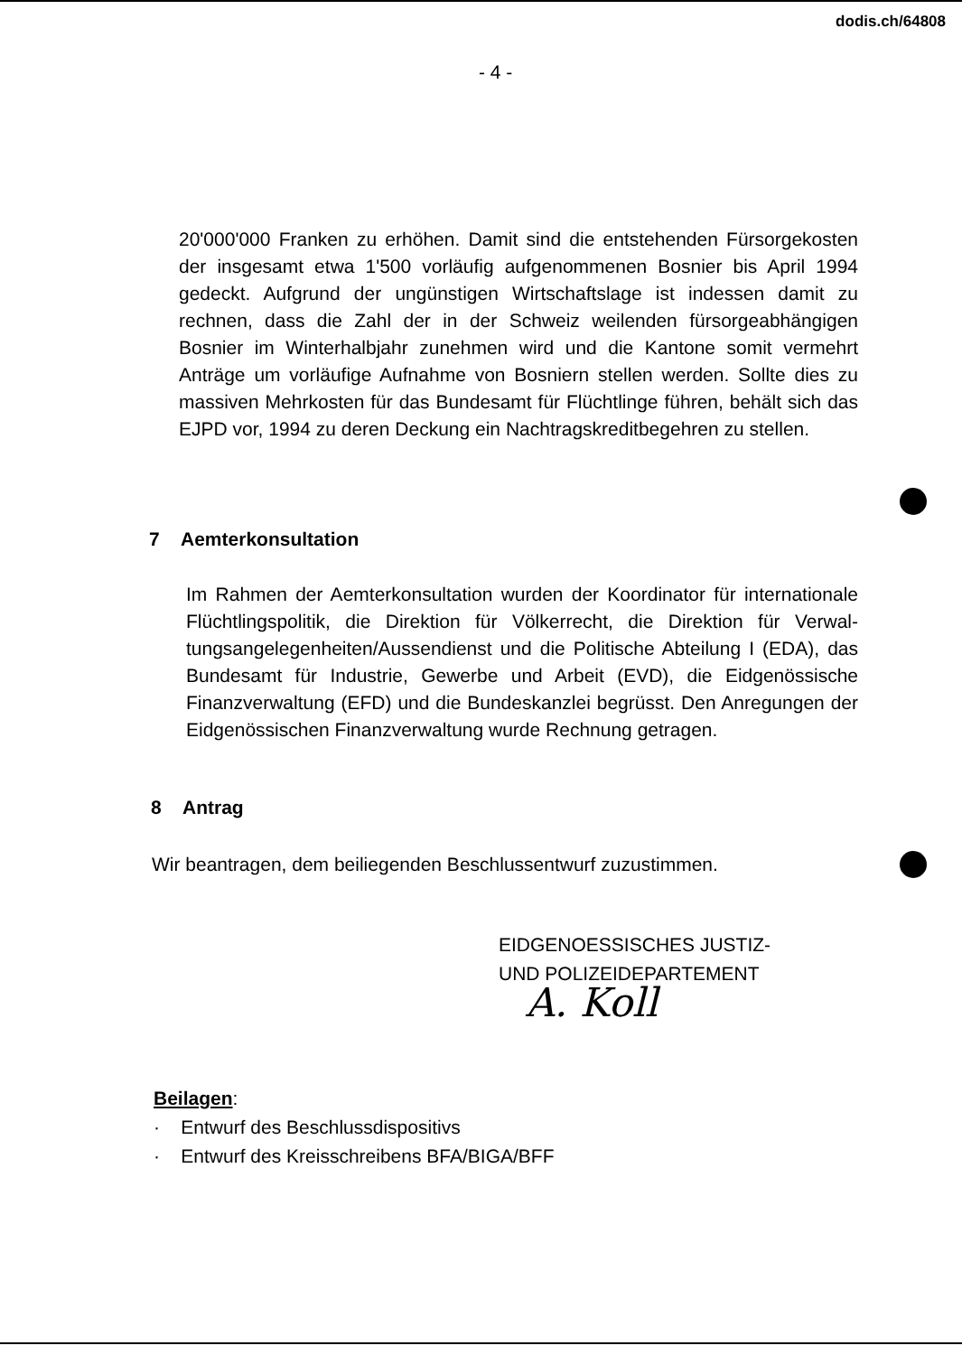dodis.ch/64808
- 4 -
20'000'000 Franken zu erhöhen. Damit sind die entstehenden Fürsorge­kosten der insgesamt etwa 1'500 vorläufig aufgenommenen Bosnier bis April 1994 gedeckt. Aufgrund der ungünstigen Wirtschaftslage ist indessen damit zu rechnen, dass die Zahl der in der Schweiz weilenden fürsorgeabhängigen Bosnier im Winterhalbjahr zunehmen wird und die Kantone somit vermehrt Anträge um vorläufige Aufnahme von Bosniern stellen werden. Sollte dies zu massiven Mehrkosten für das Bundesamt für Flüchtlinge führen, behält sich das EJPD vor, 1994 zu deren Deckung ein Nachtragskreditbegehren zu stel­len.
7 Aemterkonsultation
Im Rahmen der Aemterkonsultation wurden der Koordinator für internationa­le Flüchtlingspolitik, die Direktion für Völkerrecht, die Direktion für Verwal­tungsangelegenheiten/Aussendienst und die Politische Abteilung I (EDA), das Bundesamt für Industrie, Gewerbe und Arbeit (EVD), die Eidgenössische Finanzverwaltung (EFD) und die Bundeskanzlei begrüsst. Den Anregungen der Eidgenössischen Finanzverwaltung wurde Rechnung getragen.
8 Antrag
Wir beantragen, dem beiliegenden Beschlussentwurf zuzustimmen.
EIDGENOESSISCHES JUSTIZ-
UND POLIZEIDEPARTEMENT
A. Koll
Beilagen:
· Entwurf des Beschlussdispositivs
· Entwurf des Kreisschreibens BFA/BIGA/BFF